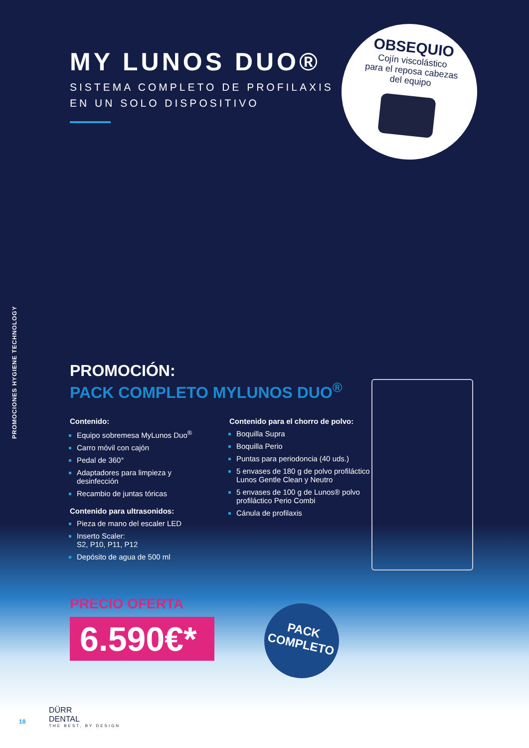PROMOCIONES HYGIENE TECHNOLOGY
MY LUNOS DUO®
SISTEMA COMPLETO DE PROFILAXIS
EN UN SOLO DISPOSITIVO
OBSEQUIO
Cojín viscolástico
para el reposa cabezas
del equipo
PROMOCIÓN:
PACK COMPLETO MYLUNOS DUO<sup>®</sup>
Contenido:
Equipo sobremesa MyLunos Duo<sup>®</sup>
Carro móvil con cajón
Pedal de 360°
Adaptadores para limpieza y desinfección
Recambio de juntas tóricas
Contenido para ultrasonidos:
Pieza de mano del escaler LED
Inserto Scaler:
S2, P10, P11, P12
Depósito de agua de 500 ml
Contenido para el chorro de polvo:
Boquilla Supra
Boquilla Perio
Puntas para periodoncia (40 uds.)
5 envases de 180 g de polvo profiláctico Lunos Gentle Clean y Neutro
5 envases de 100 g de Lunos® polvo profiláctico Perio Combi
Cánula de profilaxis
PRECIO OFERTA
6.590€*
PACK
COMPLETO
18
DÜRR
DENTAL
THE BEST, BY DESIGN